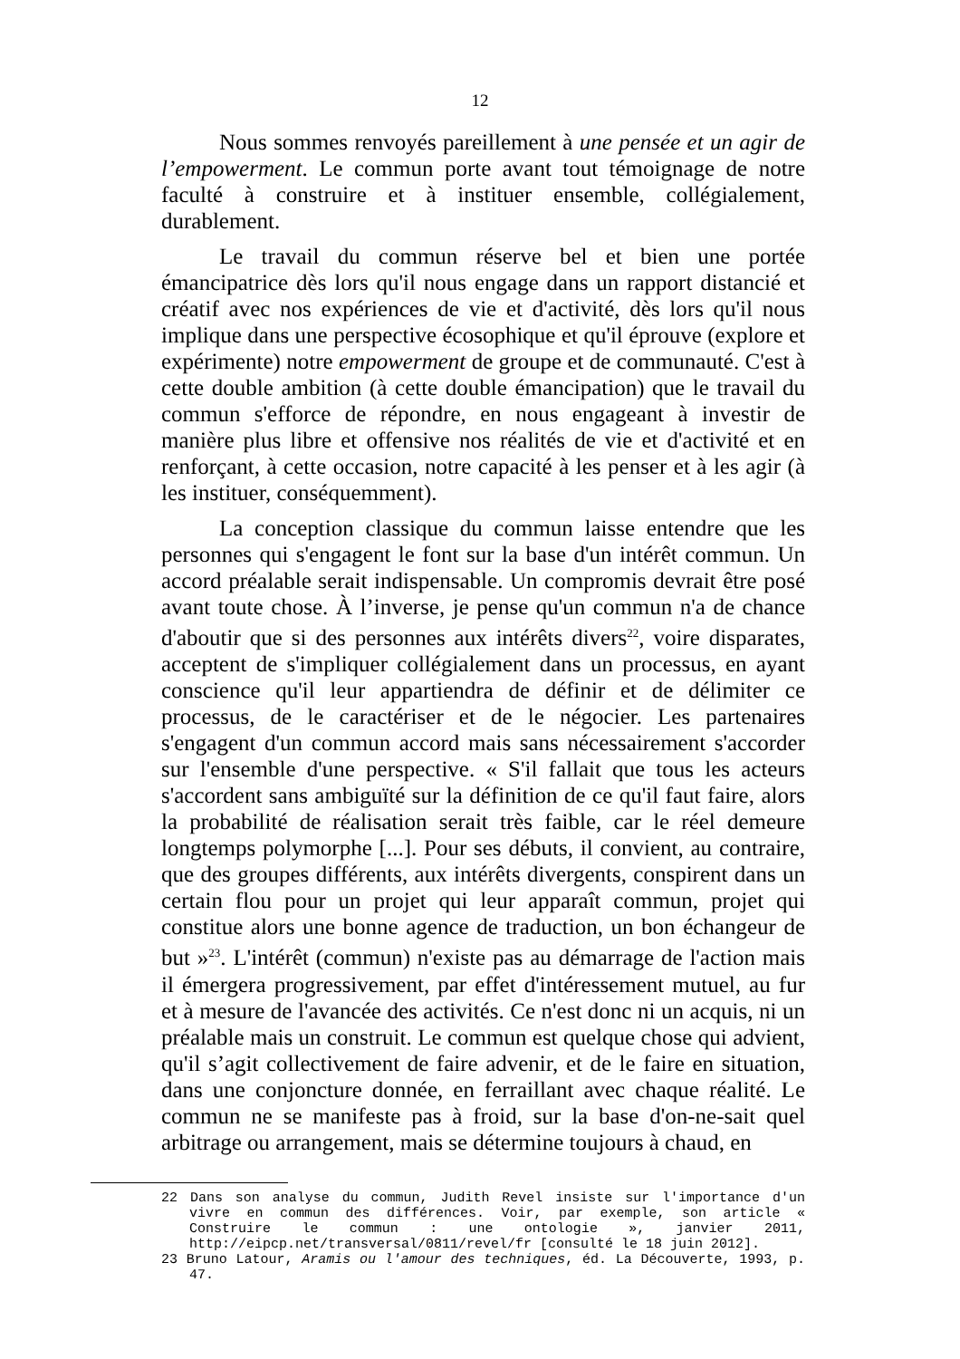12
Nous sommes renvoyés pareillement à une pensée et un agir de l’empowerment. Le commun porte avant tout témoignage de notre faculté à construire et à instituer ensemble, collégialement, durablement.
Le travail du commun réserve bel et bien une portée émancipatrice dès lors qu'il nous engage dans un rapport distancié et créatif avec nos expériences de vie et d'activité, dès lors qu'il nous implique dans une perspective écosophique et qu'il éprouve (explore et expérimente) notre empowerment de groupe et de communauté. C'est à cette double ambition (à cette double émancipation) que le travail du commun s'efforce de répondre, en nous engageant à investir de manière plus libre et offensive nos réalités de vie et d'activité et en renforçant, à cette occasion, notre capacité à les penser et à les agir (à les instituer, conséquemment).
La conception classique du commun laisse entendre que les personnes qui s'engagent le font sur la base d'un intérêt commun. Un accord préalable serait indispensable. Un compromis devrait être posé avant toute chose. À l’inverse, je pense qu'un commun n'a de chance d'aboutir que si des personnes aux intérêts divers<sup>22</sup>, voire disparates, acceptent de s'impliquer collégialement dans un processus, en ayant conscience qu'il leur appartiendra de définir et de délimiter ce processus, de le caractériser et de le négocier. Les partenaires s'engagent d'un commun accord mais sans nécessairement s'accorder sur l'ensemble d'une perspective. « S'il fallait que tous les acteurs s'accordent sans ambiguïté sur la définition de ce qu'il faut faire, alors la probabilité de réalisation serait très faible, car le réel demeure longtemps polymorphe [...]. Pour ses débuts, il convient, au contraire, que des groupes différents, aux intérêts divergents, conspirent dans un certain flou pour un projet qui leur apparaît commun, projet qui constitue alors une bonne agence de traduction, un bon échangeur de but »<sup>23</sup>. L'intérêt (commun) n'existe pas au démarrage de l'action mais il émergera progressivement, par effet d'intéressement mutuel, au fur et à mesure de l'avancée des activités. Ce n'est donc ni un acquis, ni un préalable mais un construit. Le commun est quelque chose qui advient, qu'il s’agit collectivement de faire advenir, et de le faire en situation, dans une conjoncture donnée, en ferraillant avec chaque réalité. Le commun ne se manifeste pas à froid, sur la base d'on-ne-sait quel arbitrage ou arrangement, mais se détermine toujours à chaud, en
22 Dans son analyse du commun, Judith Revel insiste sur l'importance d'un vivre en commun des différences. Voir, par exemple, son article « Construire le commun : une ontologie », janvier 2011, http://eipcp.net/transversal/0811/revel/fr [consulté le 18 juin 2012].
23 Bruno Latour, Aramis ou l'amour des techniques, éd. La Découverte, 1993, p. 47.